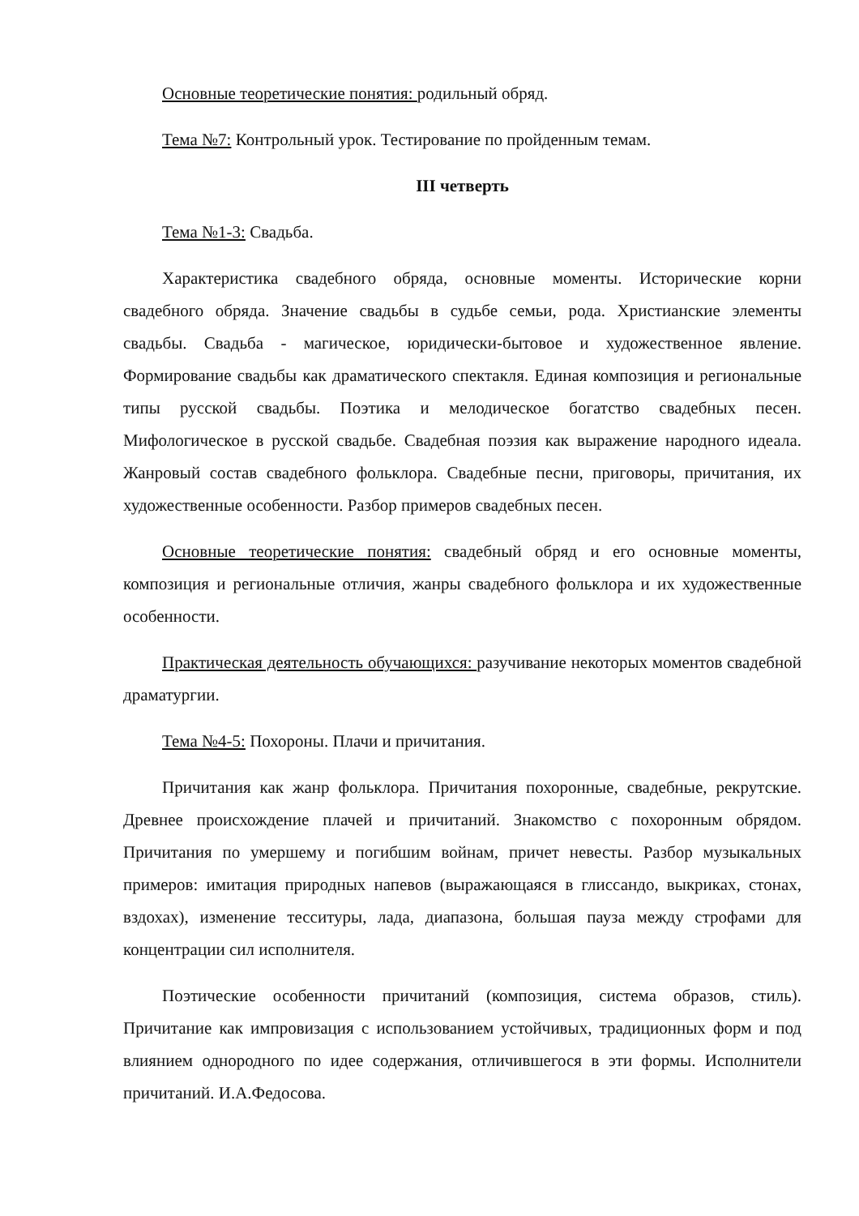Основные теоретические понятия: родильный обряд.
Тема №7: Контрольный урок. Тестирование по пройденным темам.
III четверть
Тема №1-3: Свадьба.
Характеристика свадебного обряда, основные моменты. Исторические корни свадебного обряда. Значение свадьбы в судьбе семьи, рода. Христианские элементы свадьбы. Свадьба - магическое, юридически-бытовое и художественное явление. Формирование свадьбы как драматического спектакля. Единая композиция и региональные типы русской свадьбы. Поэтика и мелодическое богатство свадебных песен. Мифологическое в русской свадьбе. Свадебная поэзия как выражение народного идеала. Жанровый состав свадебного фольклора. Свадебные песни, приговоры, причитания, их художественные особенности. Разбор примеров свадебных песен.
Основные теоретические понятия: свадебный обряд и его основные моменты, композиция и региональные отличия, жанры свадебного фольклора и их художественные особенности.
Практическая деятельность обучающихся: разучивание некоторых моментов свадебной драматургии.
Тема №4-5: Похороны. Плачи и причитания.
Причитания как жанр фольклора. Причитания похоронные, свадебные, рекрутские. Древнее происхождение плачей и причитаний. Знакомство с похоронным обрядом. Причитания по умершему и погибшим войнам, причет невесты. Разбор музыкальных примеров: имитация природных напевов (выражающаяся в глиссандо, выкриках, стонах, вздохах), изменение тесситуры, лада, диапазона, большая пауза между строфами для концентрации сил исполнителя.
Поэтические особенности причитаний (композиция, система образов, стиль). Причитание как импровизация с использованием устойчивых, традиционных форм и под влиянием однородного по идее содержания, отличившегося в эти формы. Исполнители причитаний. И.А.Федосова.